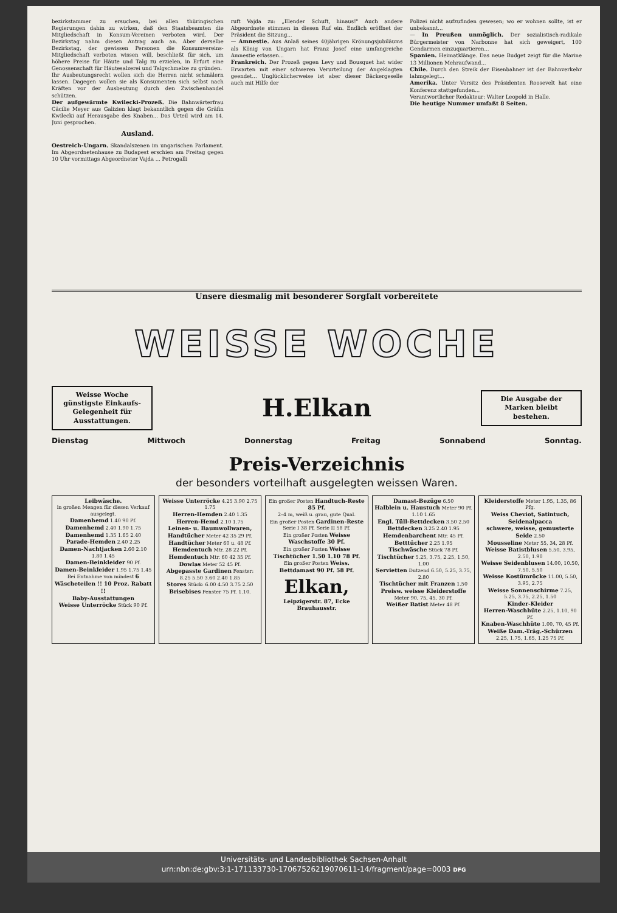bezirkstammer zu ersuchen, bei allen thüringischen Regierungen dahin zu wirken, daß den Staatsbeamten die Mitgliedschaft in Konsum-Vereinen verboten wird. Der Bezirkstag nahm diesen Antrag auch an. Aber derselbe Bezirkstag, der gewissen Personen die Konsumvereins-Mitgliedschaft verboten wissen will, beschließt für sich, um höhere Preise für Häute und Talg zu erzielen, in Erfurt eine Genossenschaft für Häutesalzerei und Talgschmelze zu gründen.
Ihr Ausbeutungsrecht wollen sich die Herren nicht schmälern lassen. Dagegen wollen sie als Konsumenten sich selbst nach Kräften vor der Ausbeutung durch den Zwischenhandel schützen.
Der aufgewärmte Kwilecki-Prozeß. Die Bahnwärterfrau Cäcilie Meyer aus Galizien klagt bekanntlich gegen die Gräfin Kwilecki auf Herausgabe des Knaben... Das Urteil wird am 14. Juni gesprochen.
Ausland.
Oestreich-Ungarn. Skandalszenen im ungarischen Parlament. Im Abgeordnetenhause zu Budapest erschien am Freitag gegen 10 Uhr vormittags Abgeordneter Vajda ... Petrogalli
ruft Vajda zu: „Elender Schuft, hinaus!" Auch andere Abgeordnete stimmen in diesen Ruf ein. Endlich eröffnet der Präsident die Sitzung...
— Amnestie. Aus Anlaß seines 40jährigen Krönungsjubiläums als König von Ungarn hat Franz Josef eine umfangreiche Amnestie erlassen...
Frankreich. Der Prozeß gegen Levy und Bousquet hat wider Erwarten mit einer schweren Verurteilung der Angeklagten geendet... Unglücklicherweise ist aber dieser Bäckergeselle auch mit Hilfe der
Polizei nicht aufzufinden gewesen; wo er wohnen sollte, ist er unbekannt...
— In Preußen unmöglich. Der sozialistisch-radikale Bürgermeister von Narbonne hat sich geweigert, 100 Gendarmen einzuquartieren...
Spanien. Heimatklänge. Das neue Budget zeigt für die Marine 13 Millionen Mehraufwand...
Chile. Durch den Streik der Eisenbahner ist der Bahnverkehr lahmgelegt...
Amerika. Unter Vorsitz des Präsidenten Roosevelt hat eine Konferenz stattgefunden...
Verantwortlicher Redakteur: Walter Leopold in Halle.
Die heutige Nummer umfaßt 8 Seiten.
Unsere diesmalig mit besonderer Sorgfalt vorbereitete
WEISSE WOCHE
Weisse Woche günstigste Einkaufs-Gelegenheit für Ausstattungen.
H.Elkan
Die Ausgabe der Marken bleibt bestehen.
Dienstag Mittwoch Donnerstag Freitag Sonnabend Sonntag.
Preis-Verzeichnis
der besonders vorteilhaft ausgelegten weissen Waren.
Leibwäsche.
in großen Mengen für diesen Verkauf ausgelegt.
Damenhemd 1.40 90 Pf.
Damenhemd 2.40 1.90 1.75
Damenhemd 1.35 1.65 2.40
Parade-Hemden 2.40 2.25
Damen-Nachtjacken 2.60 2.10 1.80 1.45
Damen-Beinkleider 90 Pf.
Damen-Beinkleider 1.95 1.75 1.45
Bei Entnahme von mindest 6 Wäscheteilen !! 10 Proz. Rabatt !!
Baby-Ausstattungen
Weisse Unterröcke Stück 90 Pf.
Weisse Unterröcke 4.25 3.90 2.75 1.75
Herren-Hemden 2.40 1.35
Herren-Hemd 2.10 1.75
Leinen- u. Baumwollwaren,
Handtücher Meter 42 35 29 Pf.
Handtücher Meter 60 u. 48 Pf.
Hemdentuch Mtr. 28 22 Pf.
Hemdentuch Mtr. 60 42 35 Pf.
Dowlas Meter 52 45 Pf.
Abgepasste Gardinen Fenster: 8.25 5.50 3.60 2.40 1.85
Stores Stück: 6.00 4.50 3.75 2.50
Brisebises Fenster 75 Pf. 1.10.
Ein großer Posten Handtuch-Reste 85 Pf.
2–4 m, weiß u. grau, gute Qual.
Ein großer Posten Gardinen-Reste Serie I 38 Pf. Serie II 58 Pf.
Ein großer Posten Weisse Waschstoffe 30 Pf.
Ein großer Posten Weisse Tischtücher 1.50 1.10 78 Pf.
Ein großer Posten Weiss. Bettdamast 90 Pf. 58 Pf.
Elkan,
Leipzigerstr. 87, Ecke Brauhausstr.
Damast-Bezüge 6.50
Halblein u. Haustuch Meter 90 Pf. 1.10 1.65
Engl. Tüll-Bettdecken 3.50 2.50
Bettdecken 3.25 2.40 1.95
Hemdenbarchent Mtr. 45 Pf.
Betttücher 2.25 1.95
Tischwäsche Stück 78 Pf.
Tischtücher 5.25, 3.75, 2.25, 1.50, 1.00
Servietten Dutzend 6.50, 5.25, 3.75, 2.80
Tischtücher mit Franzen 1.50
Preisw. weisse Kleiderstoffe Meter 90, 75, 45, 30 Pf.
Weißer Batist Meter 48 Pf.
Kleiderstoffe Meter 1.95, 1.35, 86 Pfg.
Weiss Cheviot, Satintuch, Seidenalpacca
schwere, weisse, gemusterte Seide 2.50
Mousseline Meter 55, 34, 28 Pf.
Weisse Batistblusen 5.50, 3.95, 2.50, 1.90
Weisse Seidenblusen 14.00, 10.50, 7.50, 5.50
Weisse Kostümröcke 11.00, 5.50, 3.95, 2.75
Weisse Sonnenschirme 7.25, 5.25, 3.75, 2.25, 1.50
Kinder-Kleider
Herren-Waschhüte 2.25, 1.10, 90 Pf.
Knaben-Waschhüte 1.00, 70, 45 Pf.
Weiße Dam.-Träg.-Schürzen 2.25, 1.75, 1.65, 1.25 75 Pf.
Universitäts- und Landesbibliothek Sachsen-Anhalt
urn:nbn:de:gbv:3:1-171133730-17067526219070611-14/fragment/page=0003 DFG